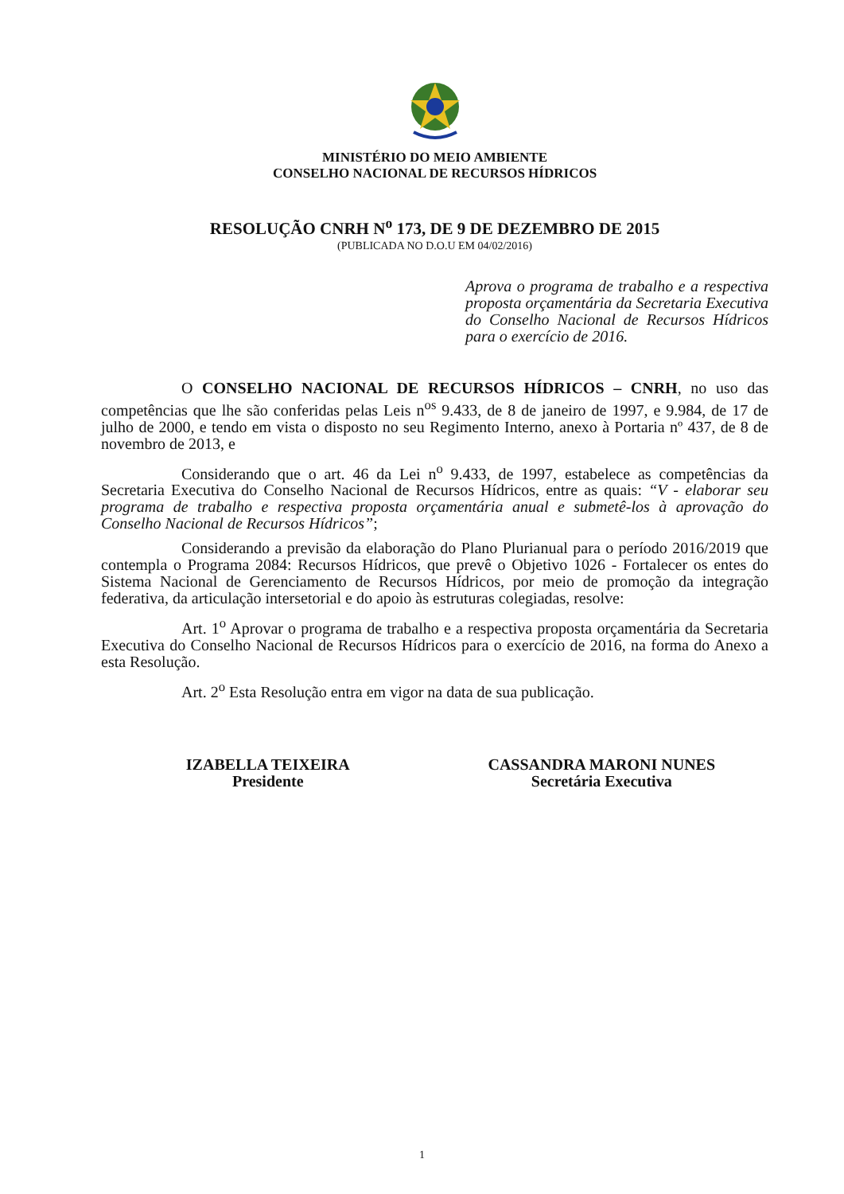MINISTÉRIO DO MEIO AMBIENTE
CONSELHO NACIONAL DE RECURSOS HÍDRICOS
RESOLUÇÃO CNRH N<sup>o</sup> 173, DE 9 DE DEZEMBRO DE 2015
(PUBLICADA NO D.O.U EM 04/02/2016)
Aprova o programa de trabalho e a respectiva proposta orçamentária da Secretaria Executiva do Conselho Nacional de Recursos Hídricos para o exercício de 2016.
O CONSELHO NACIONAL DE RECURSOS HÍDRICOS – CNRH, no uso das competências que lhe são conferidas pelas Leis n<sup>os</sup> 9.433, de 8 de janeiro de 1997, e 9.984, de 17 de julho de 2000, e tendo em vista o disposto no seu Regimento Interno, anexo à Portaria nº 437, de 8 de novembro de 2013, e
Considerando que o art. 46 da Lei n<sup>o</sup> 9.433, de 1997, estabelece as competências da Secretaria Executiva do Conselho Nacional de Recursos Hídricos, entre as quais: “V - elaborar seu programa de trabalho e respectiva proposta orçamentária anual e submetê-los à aprovação do Conselho Nacional de Recursos Hídricos”;
Considerando a previsão da elaboração do Plano Plurianual para o período 2016/2019 que contempla o Programa 2084: Recursos Hídricos, que prevê o Objetivo 1026 - Fortalecer os entes do Sistema Nacional de Gerenciamento de Recursos Hídricos, por meio de promoção da integração federativa, da articulação intersetorial e do apoio às estruturas colegiadas, resolve:
Art. 1<sup>o</sup> Aprovar o programa de trabalho e a respectiva proposta orçamentária da Secretaria Executiva do Conselho Nacional de Recursos Hídricos para o exercício de 2016, na forma do Anexo a esta Resolução.
Art. 2<sup>o</sup> Esta Resolução entra em vigor na data de sua publicação.
IZABELLA TEIXEIRA
Presidente
CASSANDRA MARONI NUNES
Secretária Executiva
1